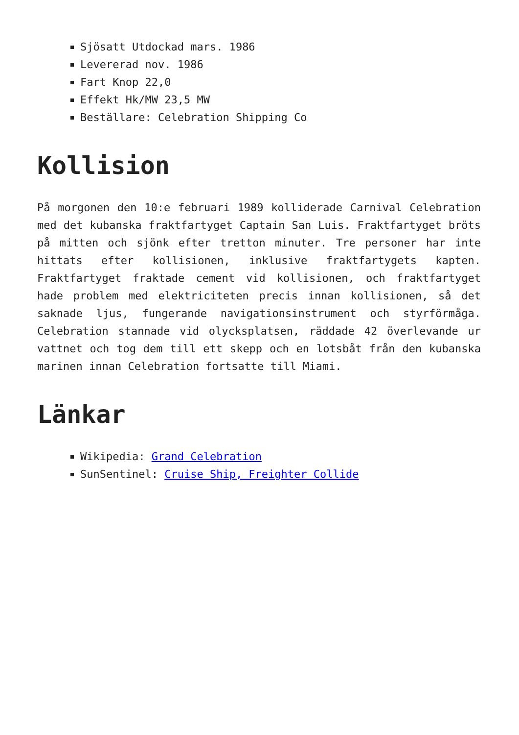Sjösatt Utdockad mars. 1986
Levererad nov. 1986
Fart Knop 22,0
Effekt Hk/MW 23,5 MW
Beställare: Celebration Shipping Co
Kollision
På morgonen den 10:e februari 1989 kolliderade Carnival Celebration med det kubanska fraktfartyget Captain San Luis. Fraktfartyget bröts på mitten och sjönk efter tretton minuter. Tre personer har inte hittats efter kollisionen, inklusive fraktfartygets kapten. Fraktfartyget fraktade cement vid kollisionen, och fraktfartyget hade problem med elektriciteten precis innan kollisionen, så det saknade ljus, fungerande navigationsinstrument och styrförmåga. Celebration stannade vid olycksplatsen, räddade 42 överlevande ur vattnet och tog dem till ett skepp och en lotsbåt från den kubanska marinen innan Celebration fortsatte till Miami.
Länkar
Wikipedia: Grand Celebration
SunSentinel: Cruise Ship, Freighter Collide